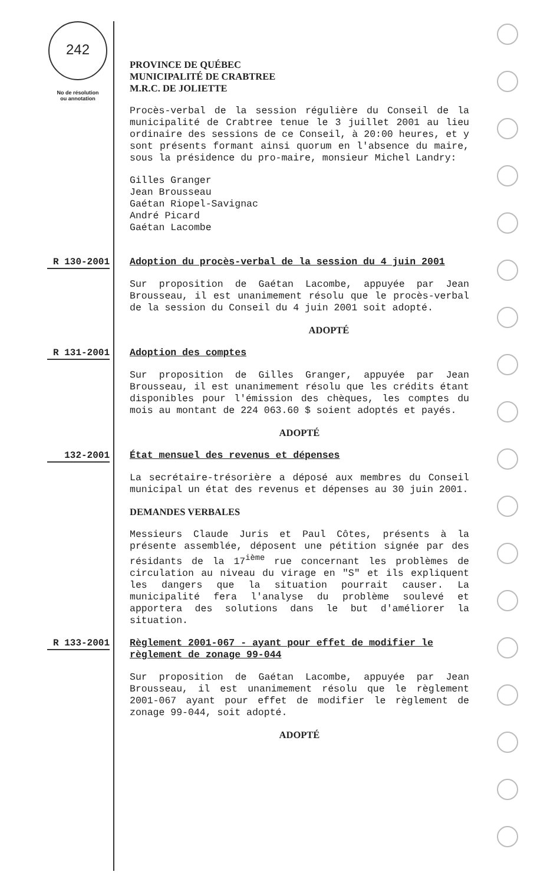242
No de résolution
ou annotation
PROVINCE DE QUÉBEC
MUNICIPALITÉ DE CRABTREE
M.R.C. DE JOLIETTE
Procès-verbal de la session régulière du Conseil de la municipalité de Crabtree tenue le 3 juillet 2001 au lieu ordinaire des sessions de ce Conseil, à 20:00 heures, et y sont présents formant ainsi quorum en l'absence du maire, sous la présidence du pro-maire, monsieur Michel Landry:
Gilles Granger
Jean Brousseau
Gaétan Riopel-Savignac
André Picard
Gaétan Lacombe
R 130-2001
Adoption du procès-verbal de la session du 4 juin 2001
Sur proposition de Gaétan Lacombe, appuyée par Jean Brousseau, il est unanimement résolu que le procès-verbal de la session du Conseil du 4 juin 2001 soit adopté.
ADOPTÉ
R 131-2001
Adoption des comptes
Sur proposition de Gilles Granger, appuyée par Jean Brousseau, il est unanimement résolu que les crédits étant disponibles pour l'émission des chèques, les comptes du mois au montant de 224 063.60 $ soient adoptés et payés.
ADOPTÉ
132-2001
État mensuel des revenus et dépenses
La secrétaire-trésorière a déposé aux membres du Conseil municipal un état des revenus et dépenses au 30 juin 2001.
DEMANDES VERBALES
Messieurs Claude Juris et Paul Côtes, présents à la présente assemblée, déposent une pétition signée par des résidants de la 17<sup>ième</sup> rue concernant les problèmes de circulation au niveau du virage en "S" et ils expliquent les dangers que la situation pourrait causer. La municipalité fera l'analyse du problème soulevé et apportera des solutions dans le but d'améliorer la situation.
R 133-2001
Règlement 2001-067 - ayant pour effet de modifier le règlement de zonage 99-044
Sur proposition de Gaétan Lacombe, appuyée par Jean Brousseau, il est unanimement résolu que le règlement 2001-067 ayant pour effet de modifier le règlement de zonage 99-044, soit adopté.
ADOPTÉ